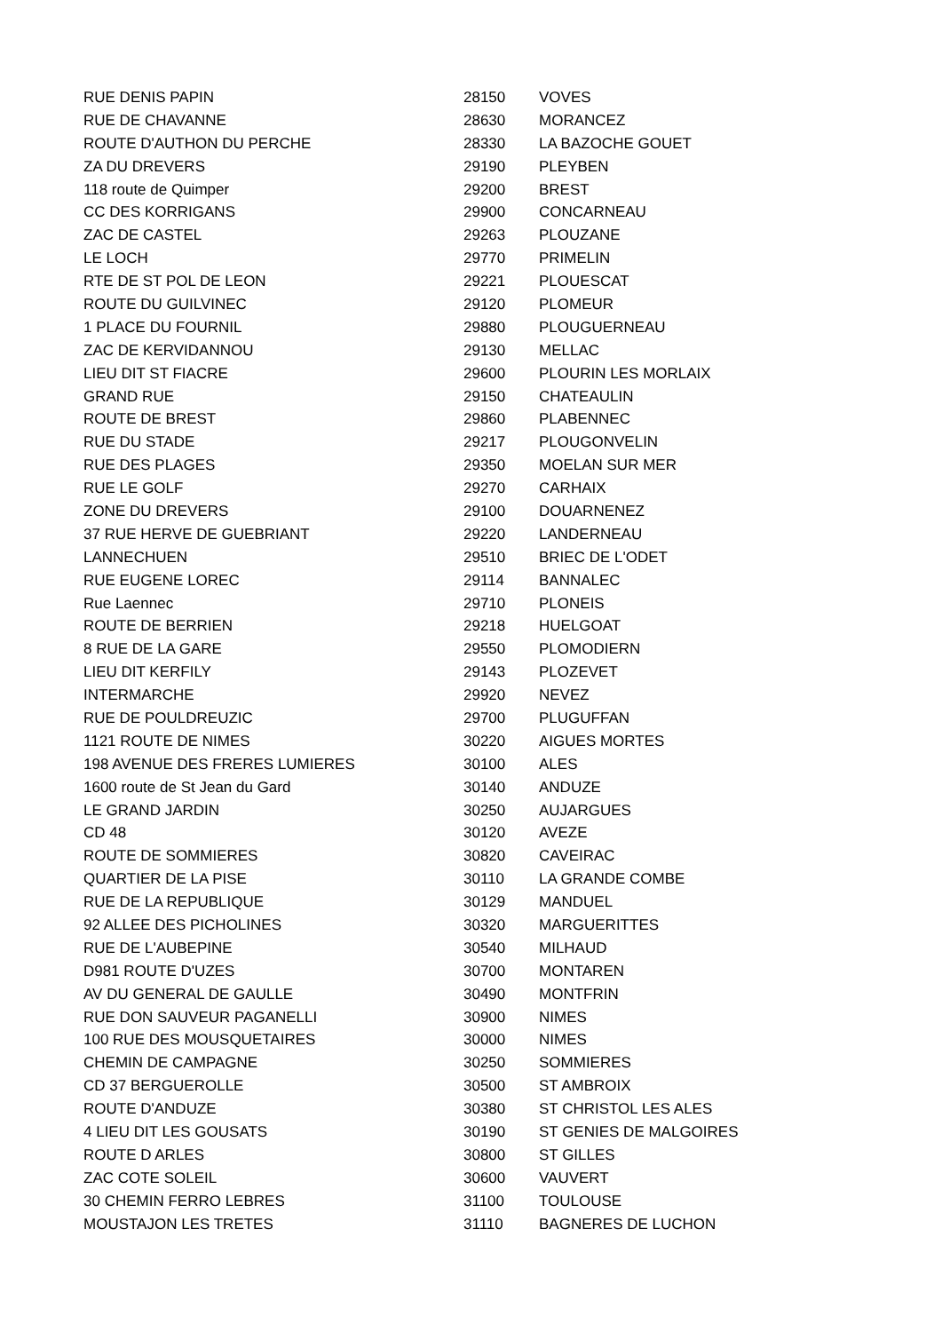| RUE DENIS PAPIN | 28150 | VOVES |
| RUE DE CHAVANNE | 28630 | MORANCEZ |
| ROUTE D'AUTHON DU PERCHE | 28330 | LA BAZOCHE GOUET |
| ZA DU DREVERS | 29190 | PLEYBEN |
| 118 route de Quimper | 29200 | BREST |
| CC DES KORRIGANS | 29900 | CONCARNEAU |
| ZAC DE CASTEL | 29263 | PLOUZANE |
| LE LOCH | 29770 | PRIMELIN |
| RTE DE ST POL DE LEON | 29221 | PLOUESCAT |
| ROUTE DU GUILVINEC | 29120 | PLOMEUR |
| 1 PLACE DU FOURNIL | 29880 | PLOUGUERNEAU |
| ZAC DE KERVIDANNOU | 29130 | MELLAC |
| LIEU DIT ST FIACRE | 29600 | PLOURIN LES MORLAIX |
| GRAND RUE | 29150 | CHATEAULIN |
| ROUTE DE BREST | 29860 | PLABENNEC |
| RUE DU STADE | 29217 | PLOUGONVELIN |
| RUE DES PLAGES | 29350 | MOELAN SUR MER |
| RUE LE GOLF | 29270 | CARHAIX |
| ZONE DU DREVERS | 29100 | DOUARNENEZ |
| 37 RUE HERVE DE GUEBRIANT | 29220 | LANDERNEAU |
| LANNECHUEN | 29510 | BRIEC DE L'ODET |
| RUE EUGENE LOREC | 29114 | BANNALEC |
| Rue Laennec | 29710 | PLONEIS |
| ROUTE DE BERRIEN | 29218 | HUELGOAT |
| 8 RUE DE LA GARE | 29550 | PLOMODIERN |
| LIEU DIT KERFILY | 29143 | PLOZEVET |
| INTERMARCHE | 29920 | NEVEZ |
| RUE DE POULDREUZIC | 29700 | PLUGUFFAN |
| 1121 ROUTE DE NIMES | 30220 | AIGUES MORTES |
| 198 AVENUE DES FRERES LUMIERES | 30100 | ALES |
| 1600 route de St Jean du Gard | 30140 | ANDUZE |
| LE GRAND JARDIN | 30250 | AUJARGUES |
| CD 48 | 30120 | AVEZE |
| ROUTE DE SOMMIERES | 30820 | CAVEIRAC |
| QUARTIER DE LA PISE | 30110 | LA GRANDE COMBE |
| RUE DE LA REPUBLIQUE | 30129 | MANDUEL |
| 92 ALLEE DES PICHOLINES | 30320 | MARGUERITTES |
| RUE DE L'AUBEPINE | 30540 | MILHAUD |
| D981 ROUTE D'UZES | 30700 | MONTAREN |
| AV DU GENERAL DE GAULLE | 30490 | MONTFRIN |
| RUE DON SAUVEUR PAGANELLI | 30900 | NIMES |
| 100 RUE DES MOUSQUETAIRES | 30000 | NIMES |
| CHEMIN DE CAMPAGNE | 30250 | SOMMIERES |
| CD 37 BERGUEROLLE | 30500 | ST AMBROIX |
| ROUTE D'ANDUZE | 30380 | ST CHRISTOL LES ALES |
| 4 LIEU DIT LES GOUSATS | 30190 | ST GENIES DE MALGOIRES |
| ROUTE D ARLES | 30800 | ST GILLES |
| ZAC COTE SOLEIL | 30600 | VAUVERT |
| 30 CHEMIN FERRO LEBRES | 31100 | TOULOUSE |
| MOUSTAJON LES TRETES | 31110 | BAGNERES DE LUCHON |